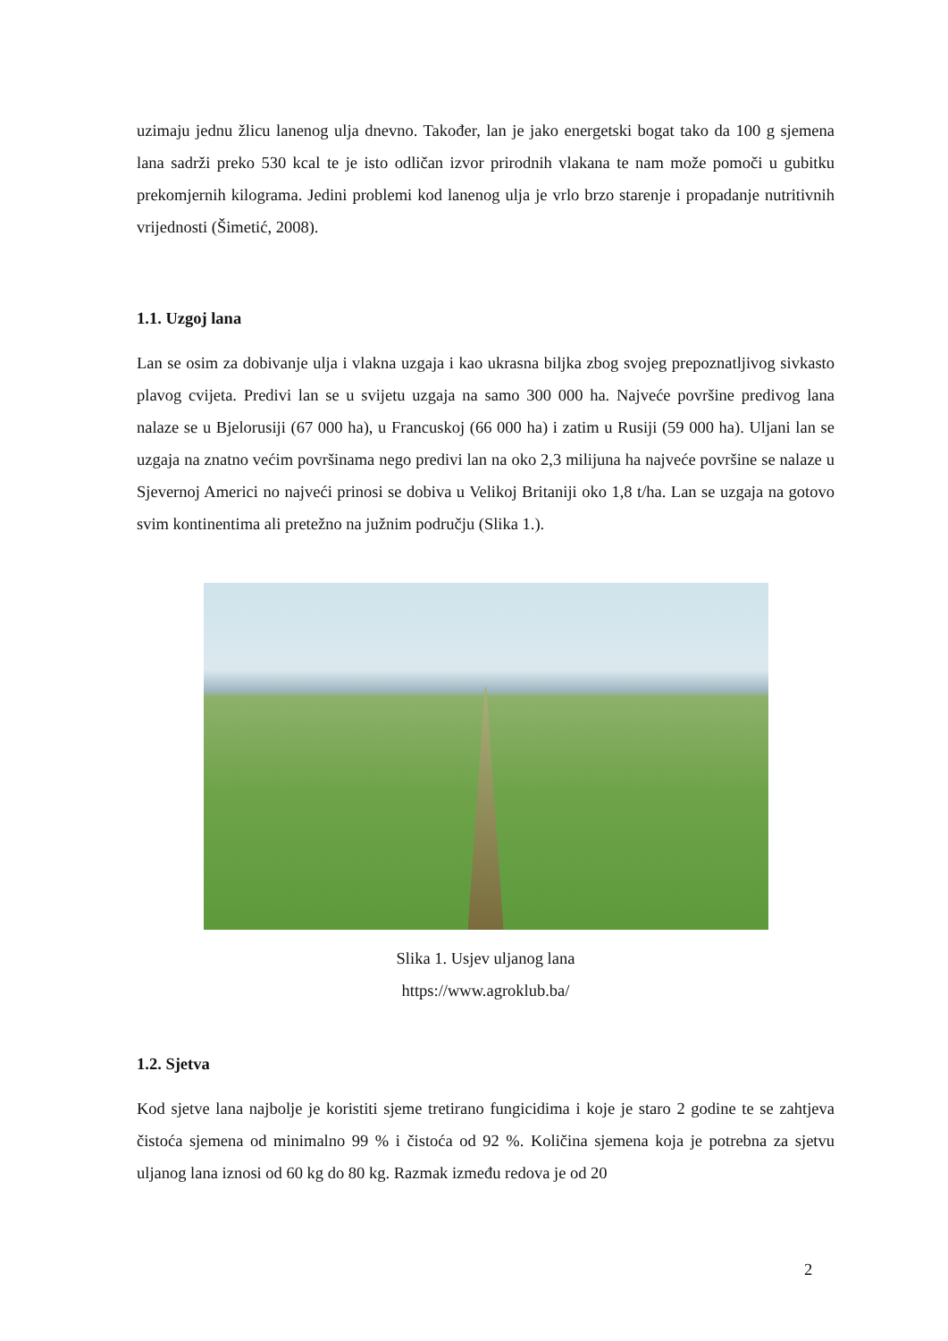uzimaju jednu žlicu lanenog ulja dnevno. Također, lan je jako energetski bogat tako da 100 g sjemena lana sadrži preko 530 kcal te je isto odličan izvor prirodnih vlakana te nam može pomoči u gubitku prekomjernih kilograma. Jedini problemi kod lanenog ulja je vrlo brzo starenje i propadanje nutritivnih vrijednosti (Šimetić, 2008).
1.1. Uzgoj lana
Lan se osim za dobivanje ulja i vlakna uzgaja i kao ukrasna biljka zbog svojeg prepoznatljivog sivkasto plavog cvijeta. Predivi lan se u svijetu uzgaja na samo 300 000 ha. Najveće površine predivog lana nalaze se u Bjelorusiji (67 000 ha), u Francuskoj (66 000 ha) i zatim u Rusiji (59 000 ha). Uljani lan se uzgaja na znatno većim površinama nego predivi lan na oko 2,3 milijuna ha najveće površine se nalaze u Sjevernoj Americi no najveći prinosi se dobiva u Velikoj Britaniji oko 1,8 t/ha. Lan se uzgaja na gotovo svim kontinentima ali pretežno na južnim području (Slika 1.).
Slika 1. Usjev uljanog lana
https://www.agroklub.ba/
1.2. Sjetva
Kod sjetve lana najbolje je koristiti sjeme tretirano fungicidima i koje je staro 2 godine te se zahtjeva čistoća sjemena od minimalno 99 % i čistoća od 92 %. Količina sjemena koja je potrebna za sjetvu uljanog lana iznosi od 60 kg do 80 kg. Razmak između redova je od 20
2